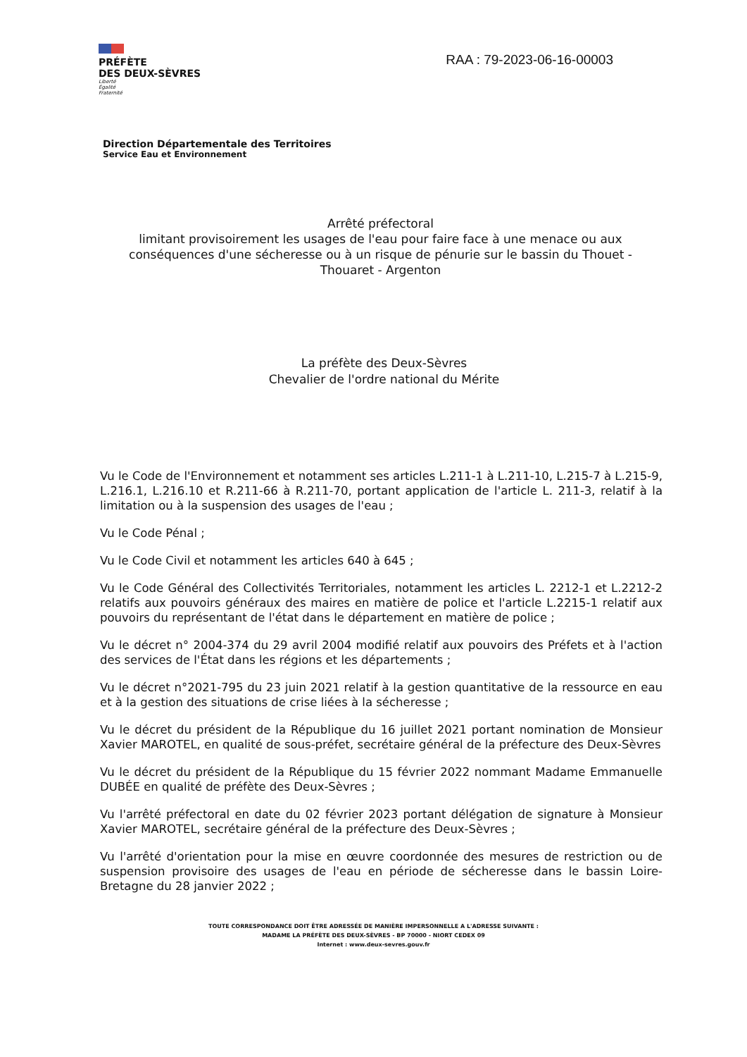PRÉFÈTE
DES DEUX-SÈVRES
Liberté
Égalité
Fraternité
RAA : 79-2023-06-16-00003
Direction Départementale des Territoires
Service Eau et Environnement
Arrêté préfectoral
limitant provisoirement les usages de l'eau pour faire face à une menace ou aux conséquences d'une sécheresse ou à un risque de pénurie sur le bassin du Thouet - Thouaret - Argenton
La préfète des Deux-Sèvres
Chevalier de l'ordre national du Mérite
Vu le Code de l'Environnement et notamment ses articles L.211-1 à L.211-10, L.215-7 à L.215-9, L.216.1, L.216.10 et R.211-66 à R.211-70, portant application de l'article L. 211-3, relatif à la limitation ou à la suspension des usages de l'eau ;
Vu le Code Pénal ;
Vu le Code Civil et notamment les articles 640 à 645 ;
Vu le Code Général des Collectivités Territoriales, notamment les articles L. 2212-1 et L.2212-2 relatifs aux pouvoirs généraux des maires en matière de police et l'article L.2215-1 relatif aux pouvoirs du représentant de l'état dans le département en matière de police ;
Vu le décret n° 2004-374 du 29 avril 2004 modifié relatif aux pouvoirs des Préfets et à l'action des services de l'État dans les régions et les départements ;
Vu le décret n°2021-795 du 23 juin 2021 relatif à la gestion quantitative de la ressource en eau et à la gestion des situations de crise liées à la sécheresse ;
Vu le décret du président de la République du 16 juillet 2021 portant nomination de Monsieur Xavier MAROTEL, en qualité de sous-préfet, secrétaire général de la préfecture des Deux-Sèvres
Vu le décret du président de la République du 15 février 2022 nommant Madame Emmanuelle DUBÉE en qualité de préfète des Deux-Sèvres ;
Vu l'arrêté préfectoral en date du 02 février 2023 portant délégation de signature à Monsieur Xavier MAROTEL, secrétaire général de la préfecture des Deux-Sèvres ;
Vu l'arrêté d'orientation pour la mise en œuvre coordonnée des mesures de restriction ou de suspension provisoire des usages de l'eau en période de sécheresse dans le bassin Loire-Bretagne du 28 janvier 2022 ;
TOUTE CORRESPONDANCE DOIT ÊTRE ADRESSÉE DE MANIÈRE IMPERSONNELLE A L'ADRESSE SUIVANTE :
MADAME LA PRÉFÈTE DES DEUX-SÈVRES - BP 70000 - NIORT CEDEX 09
Internet : www.deux-sevres.gouv.fr